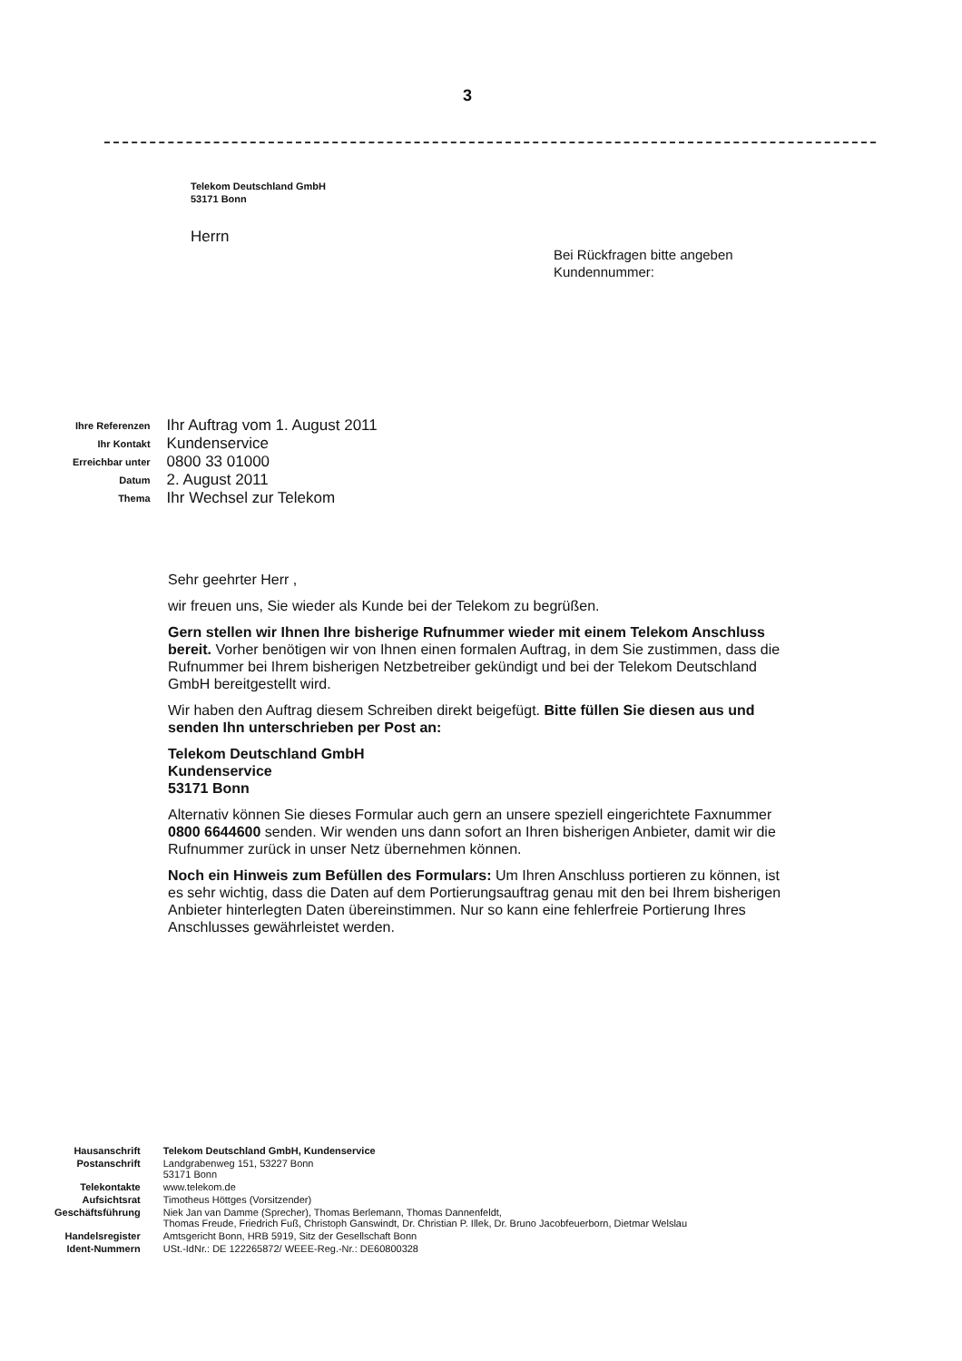3
Telekom Deutschland GmbH
53171 Bonn
Herrn
Bei Rückfragen bitte angeben
Kundennummer:
| Ihre Referenzen | Ihr Auftrag vom 1. August 2011 |
| Ihr Kontakt | Kundenservice |
| Erreichbar unter | 0800 33 01000 |
| Datum | 2. August 2011 |
| Thema | Ihr Wechsel zur Telekom |
Sehr geehrter Herr ,
wir freuen uns, Sie wieder als Kunde bei der Telekom zu begrüßen.
Gern stellen wir Ihnen Ihre bisherige Rufnummer wieder mit einem Telekom Anschluss bereit. Vorher benötigen wir von Ihnen einen formalen Auftrag, in dem Sie zustimmen, dass die Rufnummer bei Ihrem bisherigen Netzbetreiber gekündigt und bei der Telekom Deutschland GmbH bereitgestellt wird.
Wir haben den Auftrag diesem Schreiben direkt beigefügt. Bitte füllen Sie diesen aus und senden Ihn unterschrieben per Post an:
Telekom Deutschland GmbH
Kundenservice
53171 Bonn
Alternativ können Sie dieses Formular auch gern an unsere speziell eingerichtete Faxnummer 0800 6644600 senden. Wir wenden uns dann sofort an Ihren bisherigen Anbieter, damit wir die Rufnummer zurück in unser Netz übernehmen können.
Noch ein Hinweis zum Befüllen des Formulars: Um Ihren Anschluss portieren zu können, ist es sehr wichtig, dass die Daten auf dem Portierungsauftrag genau mit den bei Ihrem bisherigen Anbieter hinterlegten Daten übereinstimmen. Nur so kann eine fehlerfreie Portierung Ihres Anschlusses gewährleistet werden.
| Hausanschrift | Telekom Deutschland GmbH, Kundenservice |
| Postanschrift | Landgrabenweg 151, 53227 Bonn 53171 Bonn |
| Telekontakte | www.telekom.de |
| Aufsichtsrat | Timotheus Höttges (Vorsitzender) |
| Geschäftsführung | Niek Jan van Damme (Sprecher), Thomas Berlemann, Thomas Dannenfeldt, Thomas Freude, Friedrich Fuß, Christoph Ganswindt, Dr. Christian P. Illek, Dr. Bruno Jacobfeuerborn, Dietmar Welslau |
| Handelsregister | Amtsgericht Bonn, HRB 5919, Sitz der Gesellschaft Bonn |
| Ident-Nummern | USt.-IdNr.: DE 122265872/ WEEE-Reg.-Nr.: DE60800328 |